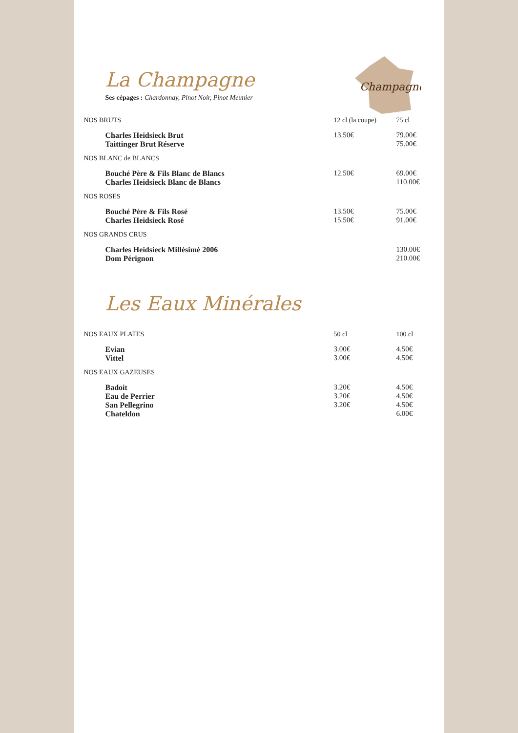Champagne
La Champagne
Ses cépages : Chardonnay, Pinot Noir, Pinot Meunier
| NOS BRUTS | 12 cl (la coupe) | 75 cl |
| Charles Heidsieck Brut | 13.50€ | 79.00€ |
| Taittinger Brut Réserve | | 75.00€ |
| NOS BLANC de BLANCS | | |
| Bouché Père & Fils Blanc de Blancs | 12.50€ | 69.00€ |
| Charles Heidsieck Blanc de Blancs | | 110.00€ |
| NOS ROSES | | |
| Bouché Père & Fils Rosé | 13.50€ | 75.00€ |
| Charles Heidsieck Rosé | 15.50€ | 91.00€ |
| NOS GRANDS CRUS | | |
| Charles Heidsieck Millésimé 2006 | | 130.00€ |
| Dom Pérignon | | 210.00€ |
Les Eaux Minérales
| NOS EAUX PLATES | 50 cl | 100 cl |
| Evian | 3.00€ | 4.50€ |
| Vittel | 3.00€ | 4.50€ |
| NOS EAUX GAZEUSES | | |
| Badoit | 3.20€ | 4.50€ |
| Eau de Perrier | 3.20€ | 4.50€ |
| San Pellegrino | 3.20€ | 4.50€ |
| Chateldon | | 6.00€ |